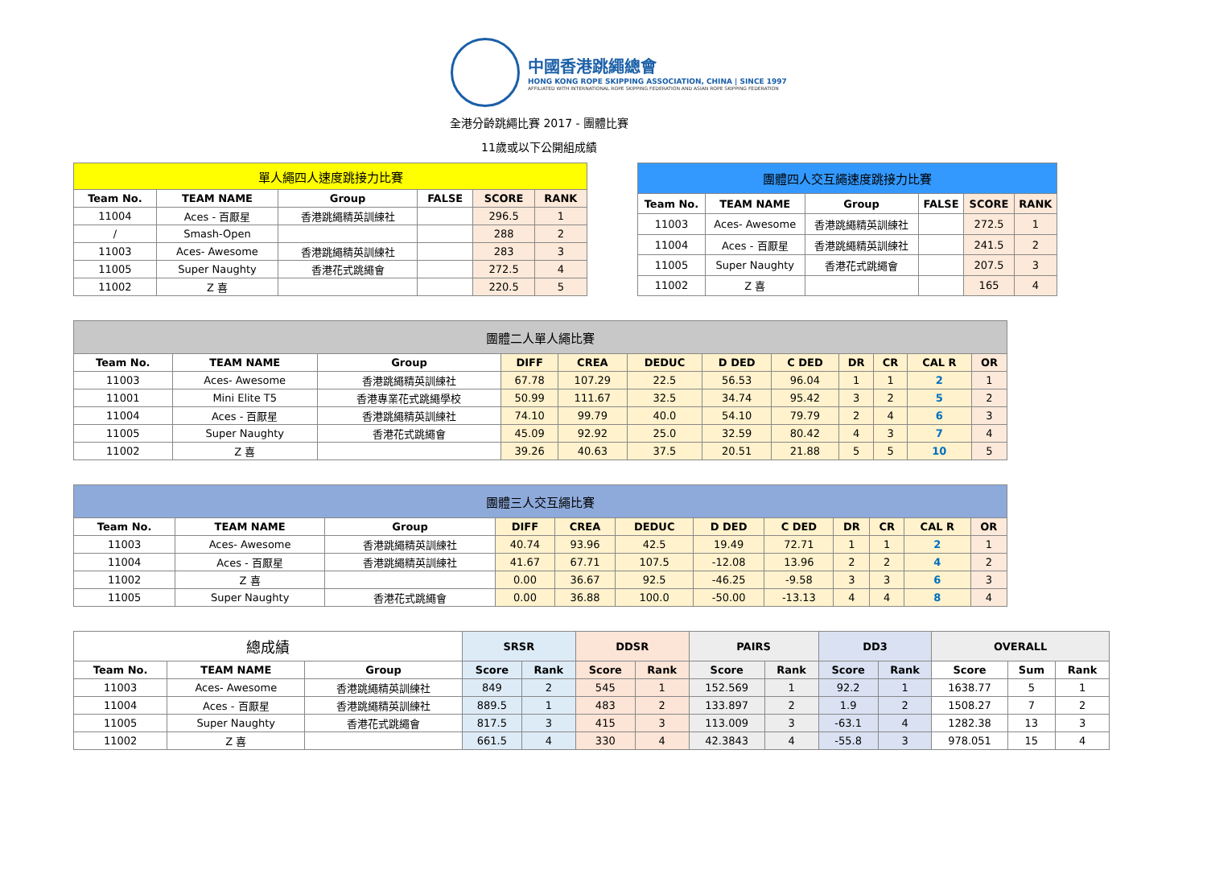中國香港跳繩總會
HONG KONG ROPE SKIPPING ASSOCIATION, CHINA | SINCE 1997
AFFILIATED WITH INTERNATIONAL ROPE SKIPPING FEDERATION AND ASIAN ROPE SKIPPING FEDERATION
全港分齡跳繩比賽 2017 - 團體比賽
11歲或以下公開組成績
| 單人繩四人速度跳接力比賽 | | | | | |
| Team No. | TEAM NAME | Group | FALSE | SCORE | RANK |
| 11004 | Aces - 百厭星 | 香港跳繩精英訓練社 | | 296.5 | 1 |
| / | Smash-Open | | | 288 | 2 |
| 11003 | Aces- Awesome | 香港跳繩精英訓練社 | | 283 | 3 |
| 11005 | Super Naughty | 香港花式跳繩會 | | 272.5 | 4 |
| 11002 | Z 喜 | | | 220.5 | 5 |
| 團體四人交互繩速度跳接力比賽 | | | | | |
| Team No. | TEAM NAME | Group | FALSE | SCORE | RANK |
| 11003 | Aces- Awesome | 香港跳繩精英訓練社 | | 272.5 | 1 |
| 11004 | Aces - 百厭星 | 香港跳繩精英訓練社 | | 241.5 | 2 |
| 11005 | Super Naughty | 香港花式跳繩會 | | 207.5 | 3 |
| 11002 | Z 喜 | | | 165 | 4 |
| 團體二人單人繩比賽 | | | | | | | | | | | |
| Team No. | TEAM NAME | Group | DIFF | CREA | DEDUC | D DED | C DED | DR | CR | CAL R | OR |
| 11003 | Aces- Awesome | 香港跳繩精英訓練社 | 67.78 | 107.29 | 22.5 | 56.53 | 96.04 | 1 | 1 | 2 | 1 |
| 11001 | Mini Elite T5 | 香港專業花式跳繩學校 | 50.99 | 111.67 | 32.5 | 34.74 | 95.42 | 3 | 2 | 5 | 2 |
| 11004 | Aces - 百厭星 | 香港跳繩精英訓練社 | 74.10 | 99.79 | 40.0 | 54.10 | 79.79 | 2 | 4 | 6 | 3 |
| 11005 | Super Naughty | 香港花式跳繩會 | 45.09 | 92.92 | 25.0 | 32.59 | 80.42 | 4 | 3 | 7 | 4 |
| 11002 | Z 喜 | | 39.26 | 40.63 | 37.5 | 20.51 | 21.88 | 5 | 5 | 10 | 5 |
| 團體三人交互繩比賽 | | | | | | | | | | | |
| Team No. | TEAM NAME | Group | DIFF | CREA | DEDUC | D DED | C DED | DR | CR | CAL R | OR |
| 11003 | Aces- Awesome | 香港跳繩精英訓練社 | 40.74 | 93.96 | 42.5 | 19.49 | 72.71 | 1 | 1 | 2 | 1 |
| 11004 | Aces - 百厭星 | 香港跳繩精英訓練社 | 41.67 | 67.71 | 107.5 | -12.08 | 13.96 | 2 | 2 | 4 | 2 |
| 11002 | Z 喜 | | 0.00 | 36.67 | 92.5 | -46.25 | -9.58 | 3 | 3 | 6 | 3 |
| 11005 | Super Naughty | 香港花式跳繩會 | 0.00 | 36.88 | 100.0 | -50.00 | -13.13 | 4 | 4 | 8 | 4 |
| 總成績 | | | SRSR | | DDSR | | PAIRS | | DD3 | | OVERALL | | |
| Team No. | TEAM NAME | Group | Score | Rank | Score | Rank | Score | Rank | Score | Rank | Score | Sum | Rank |
| 11003 | Aces- Awesome | 香港跳繩精英訓練社 | 849 | 2 | 545 | 1 | 152.569 | 1 | 92.2 | 1 | 1638.77 | 5 | 1 |
| 11004 | Aces - 百厭星 | 香港跳繩精英訓練社 | 889.5 | 1 | 483 | 2 | 133.897 | 2 | 1.9 | 2 | 1508.27 | 7 | 2 |
| 11005 | Super Naughty | 香港花式跳繩會 | 817.5 | 3 | 415 | 3 | 113.009 | 3 | -63.1 | 4 | 1282.38 | 13 | 3 |
| 11002 | Z 喜 | | 661.5 | 4 | 330 | 4 | 42.3843 | 4 | -55.8 | 3 | 978.051 | 15 | 4 |